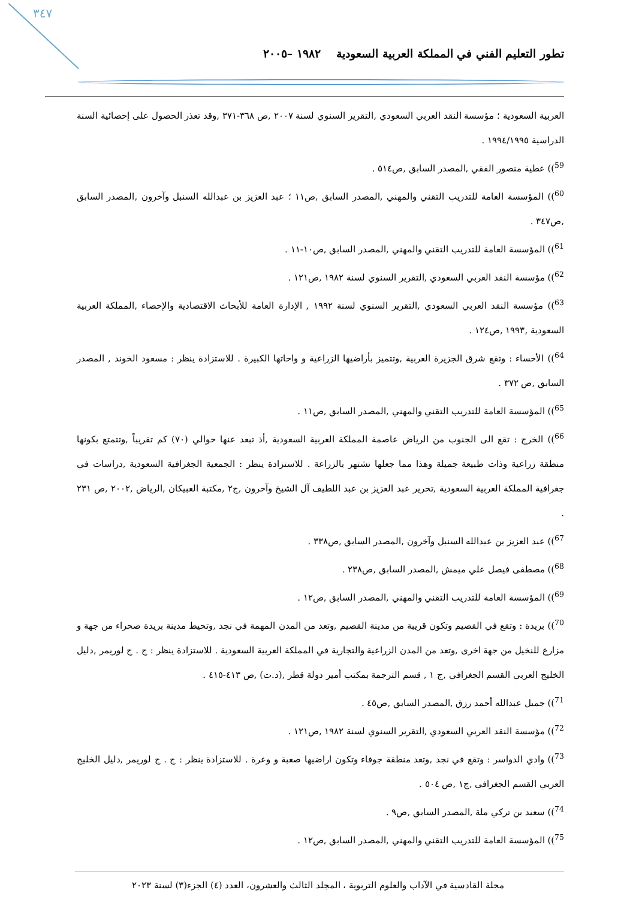٣٤٧
تطور التعليم الفني في المملكة العربية السعودية ١٩٨٢ –٢٠٠٥
العربية السعودية ؛ مؤسسة النقد العربي السعودي ,التقرير السنوي لسنة ٢٠٠٧ ,ص ٣٦٨-٣٧١ ,وقد تعذر الحصول على إحصائية السنة الدراسية ١٩٩٤/١٩٩٥ .
<sup>59</sup>)) عطية منصور الفقي ,المصدر السابق ,ص٥١٤ .
<sup>60</sup>)) المؤسسة العامة للتدريب التقني والمهني ,المصدر السابق ,ص١١ ؛ عبد العزيز بن عبدالله السنبل وآخرون ,المصدر السابق ,ص٣٤٧ .
<sup>61</sup>)) المؤسسة العامة للتدريب التقني والمهني ,المصدر السابق ,ص١٠-١١ .
<sup>62</sup>)) مؤسسة النقد العربي السعودي ,التقرير السنوي لسنة ١٩٨٢ ,ص١٢١ .
<sup>63</sup>)) مؤسسة النقد العربي السعودي ,التقرير السنوي لسنة ١٩٩٢ , الإدارة العامة للأبحاث الاقتصادية والإحصاء ,المملكة العربية السعودية ,١٩٩٣ ,ص١٢٤ .
<sup>64</sup>)) الأحساء : وتقع شرق الجزيرة العربية ,وتتميز بأراضيها الزراعية و واحاتها الكبيرة . للاستزادة ينظر : مسعود الخوند , المصدر السابق ,ص ٣٧٢ .
<sup>65</sup>)) المؤسسة العامة للتدريب التقني والمهني ,المصدر السابق ,ص١١ .
<sup>66</sup>)) الخرج : تقع الى الجنوب من الرياض عاصمة المملكة العربية السعودية ,أذ تبعد عنها حوالي (٧٠) كم تقريباً ,وتتمتع بكونها منطقة زراعية وذات طبيعة جميلة وهذا مما جعلها تشتهر بالزراعة . للاستزادة ينظر : الجمعية الجغرافية السعودية ,دراسات في جغرافية المملكة العربية السعودية ,تحرير عبد العزيز بن عبد اللطيف آل الشيخ وآخرون ,ج٢ ,مكتبة العبيكان ,الرياض ,٢٠٠٢ ,ص ٢٣١ .
<sup>67</sup>)) عبد العزيز بن عبدالله السنبل وآخرون ,المصدر السابق ,ص٣٣٨ .
<sup>68</sup>)) مصطفى فيصل علي ميمش ,المصدر السابق ,ص٢٣٨ .
<sup>69</sup>)) المؤسسة العامة للتدريب التقني والمهني ,المصدر السابق ,ص١٢ .
<sup>70</sup>)) بريدة : وتقع في القصيم وتكون قريبة من مدينة القصيم ,وتعد من المدن المهمة في نجد ,وتحيط مدينة بريدة صحراء من جهة و مزارع للنخيل من جهة اخرى ,وتعد من المدن الزراعية والتجارية في المملكة العربية السعودية . للاستزادة ينظر : ج . ج لوريمر ,دليل الخليج العربي القسم الجغرافي ,ج ١ , قسم الترجمة بمكتب أمير دولة قطر ,(د.ت) ,ص ٤١٣-٤١٥ .
<sup>71</sup>)) جميل عبدالله أحمد رزق ,المصدر السابق ,ص٤٥ .
<sup>72</sup>)) مؤسسة النقد العربي السعودي ,التقرير السنوي لسنة ١٩٨٢ ,ص١٢١ .
<sup>73</sup>)) وادي الدواسر : وتقع في نجد ,وتعد منطقة جوفاء وتكون اراضيها صعبة و وعرة . للاستزادة ينظر : ج . ج لوريمر ,دليل الخليج العربي القسم الجغرافي ,ج١ ,ص ٥٠٤ .
<sup>74</sup>)) سعيد بن تركي ملة ,المصدر السابق ,ص٩ .
<sup>75</sup>)) المؤسسة العامة للتدريب التقني والمهني ,المصدر السابق ,ص١٢ .
مجلة القادسية في الآداب والعلوم التربوية ، المجلد الثالث والعشرون، العدد (٤) الجزء(٣) لسنة ٢٠٢٣